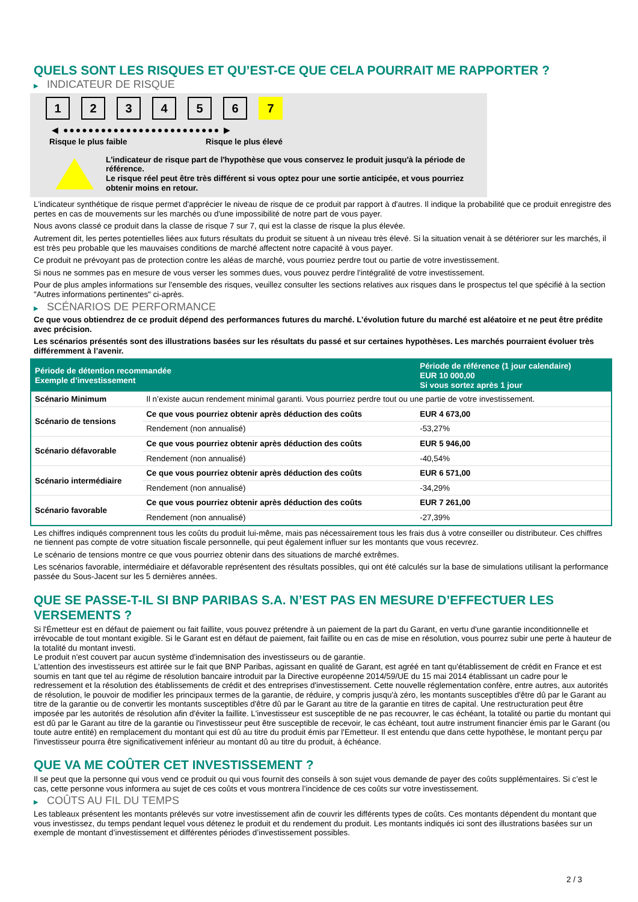QUELS SONT LES RISQUES ET QU’EST-CE QUE CELA POURRAIT ME RAPPORTER ?
▶ INDICATEUR DE RISQUE
1 2 3 4 5 6 7
◀ ●●●●●●●●●●●●●●●●●●●●●●●●● ▶
Risque le plus faible Risque le plus élevé
L'indicateur de risque part de l'hypothèse que vous conservez le produit jusqu'à la période de référence.
Le risque réel peut être très différent si vous optez pour une sortie anticipée, et vous pourriez obtenir moins en retour.
L'indicateur synthétique de risque permet d'apprécier le niveau de risque de ce produit par rapport à d'autres. Il indique la probabilité que ce produit enregistre des pertes en cas de mouvements sur les marchés ou d'une impossibilité de notre part de vous payer.
Nous avons classé ce produit dans la classe de risque 7 sur 7, qui est la classe de risque la plus élevée.
Autrement dit, les pertes potentielles liées aux futurs résultats du produit se situent à un niveau très élevé. Si la situation venait à se détériorer sur les marchés, il est très peu probable que les mauvaises conditions de marché affectent notre capacité à vous payer.
Ce produit ne prévoyant pas de protection contre les aléas de marché, vous pourriez perdre tout ou partie de votre investissement.
Si nous ne sommes pas en mesure de vous verser les sommes dues, vous pouvez perdre l'intégralité de votre investissement.
Pour de plus amples informations sur l'ensemble des risques, veuillez consulter les sections relatives aux risques dans le prospectus tel que spécifié à la section "Autres informations pertinentes" ci-après.
▶ SCÉNARIOS DE PERFORMANCE
Ce que vous obtiendrez de ce produit dépend des performances futures du marché. L’évolution future du marché est aléatoire et ne peut être prédite avec précision.
Les scénarios présentés sont des illustrations basées sur les résultats du passé et sur certaines hypothèses. Les marchés pourraient évoluer très différemment à l’avenir.
| Période de détention recommandée Exemple d’investissement | | Période de référence (1 jour calendaire) EUR 10 000,00 Si vous sortez après 1 jour |
| --- | --- | --- |
| Scénario Minimum | Il n’existe aucun rendement minimal garanti. Vous pourriez perdre tout ou une partie de votre investissement. | |
| Scénario de tensions | Ce que vous pourriez obtenir après déduction des coûts | EUR 4 673,00 |
| | Rendement (non annualisé) | -53,27% |
| Scénario défavorable | Ce que vous pourriez obtenir après déduction des coûts | EUR 5 946,00 |
| | Rendement (non annualisé) | -40,54% |
| Scénario intermédiaire | Ce que vous pourriez obtenir après déduction des coûts | EUR 6 571,00 |
| | Rendement (non annualisé) | -34,29% |
| Scénario favorable | Ce que vous pourriez obtenir après déduction des coûts | EUR 7 261,00 |
| | Rendement (non annualisé) | -27,39% |
Les chiffres indiqués comprennent tous les coûts du produit lui-même, mais pas nécessairement tous les frais dus à votre conseiller ou distributeur. Ces chiffres ne tiennent pas compte de votre situation fiscale personnelle, qui peut également influer sur les montants que vous recevrez.
Le scénario de tensions montre ce que vous pourriez obtenir dans des situations de marché extrêmes.
Les scénarios favorable, intermédiaire et défavorable représentent des résultats possibles, qui ont été calculés sur la base de simulations utilisant la performance passée du Sous-Jacent sur les 5 dernières années.
QUE SE PASSE-T-IL SI BNP PARIBAS S.A. N’EST PAS EN MESURE D’EFFECTUER LES VERSEMENTS ?
Si l'Émetteur est en défaut de paiement ou fait faillite, vous pouvez prétendre à un paiement de la part du Garant, en vertu d'une garantie inconditionnelle et irrévocable de tout montant exigible. Si le Garant est en défaut de paiement, fait faillite ou en cas de mise en résolution, vous pourrez subir une perte à hauteur de la totalité du montant investi.
Le produit n'est couvert par aucun système d'indemnisation des investisseurs ou de garantie.
L'attention des investisseurs est attirée sur le fait que BNP Paribas, agissant en qualité de Garant, est agréé en tant qu'établissement de crédit en France et est soumis en tant que tel au régime de résolution bancaire introduit par la Directive européenne 2014/59/UE du 15 mai 2014 établissant un cadre pour le redressement et la résolution des établissements de crédit et des entreprises d'investissement. Cette nouvelle réglementation confère, entre autres, aux autorités de résolution, le pouvoir de modifier les principaux termes de la garantie, de réduire, y compris jusqu'à zéro, les montants susceptibles d'être dû par le Garant au titre de la garantie ou de convertir les montants susceptibles d'être dû par le Garant au titre de la garantie en titres de capital. Une restructuration peut être imposée par les autorités de résolution afin d'éviter la faillite. L'investisseur est susceptible de ne pas recouvrer, le cas échéant, la totalité ou partie du montant qui est dû par le Garant au titre de la garantie ou l'investisseur peut être susceptible de recevoir, le cas échéant, tout autre instrument financier émis par le Garant (ou toute autre entité) en remplacement du montant qui est dû au titre du produit émis par l'Emetteur. Il est entendu que dans cette hypothèse, le montant perçu par l'investisseur pourra être significativement inférieur au montant dû au titre du produit, à échéance.
QUE VA ME COÛTER CET INVESTISSEMENT ?
Il se peut que la personne qui vous vend ce produit ou qui vous fournit des conseils à son sujet vous demande de payer des coûts supplémentaires. Si c’est le cas, cette personne vous informera au sujet de ces coûts et vous montrera l’incidence de ces coûts sur votre investissement.
▶ COÛTS AU FIL DU TEMPS
Les tableaux présentent les montants prélevés sur votre investissement afin de couvrir les différents types de coûts. Ces montants dépendent du montant que vous investissez, du temps pendant lequel vous détenez le produit et du rendement du produit. Les montants indiqués ici sont des illustrations basées sur un exemple de montant d’investissement et différentes périodes d’investissement possibles.
2 / 3